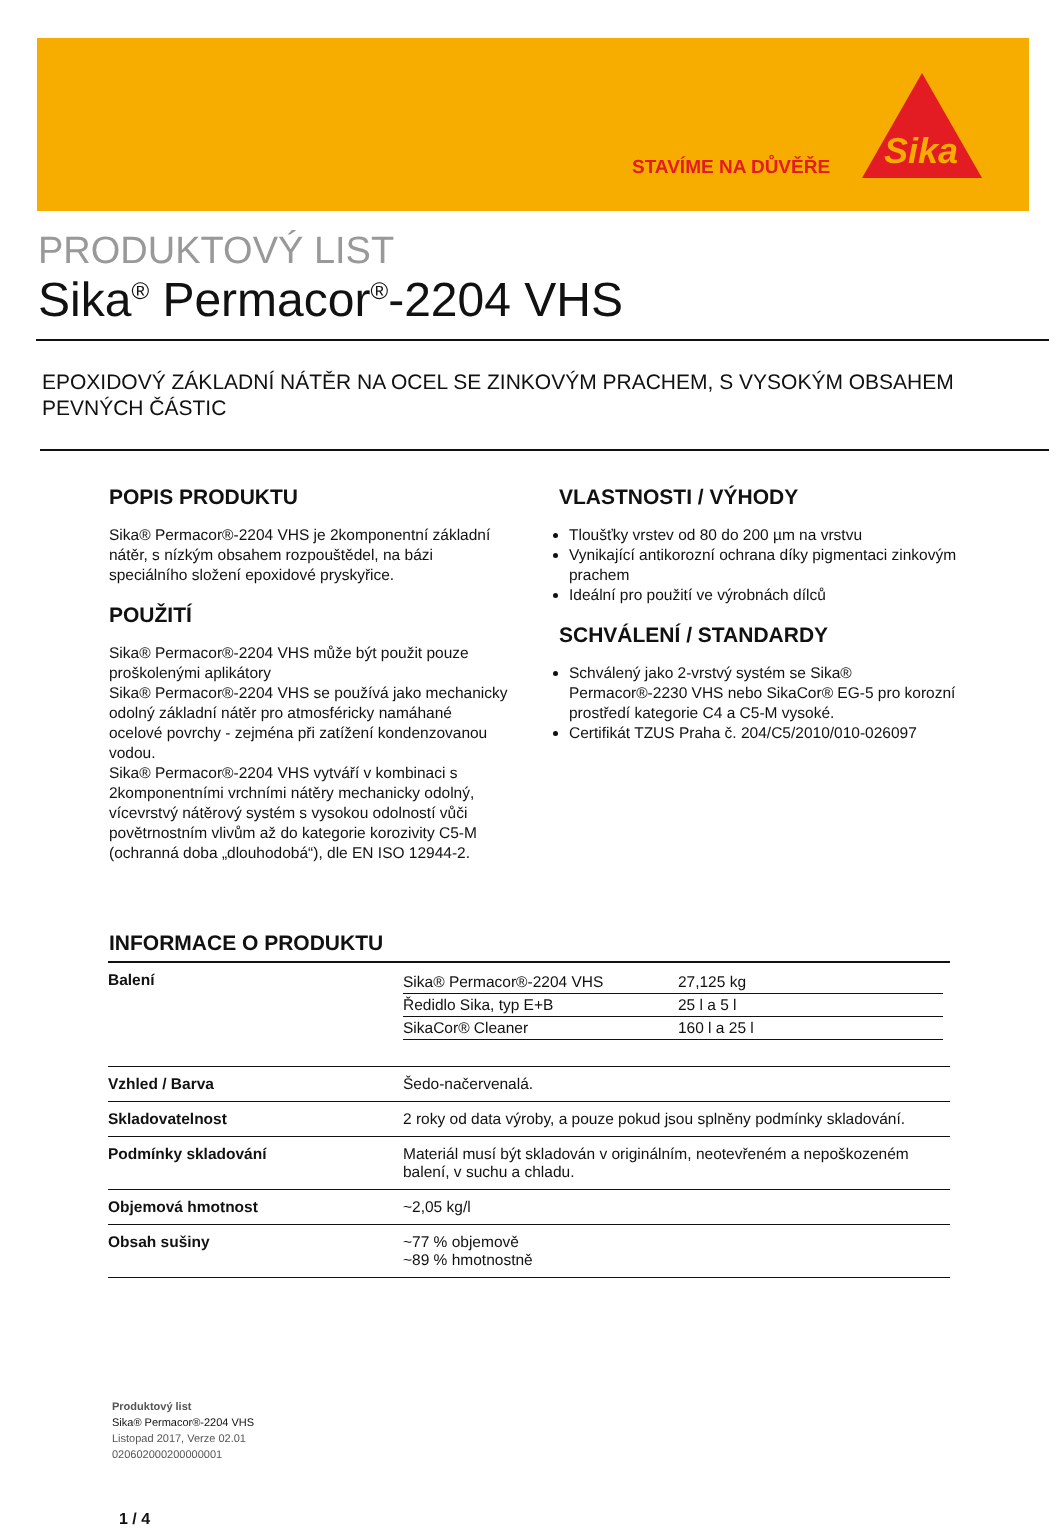STAVÍME NA DŮVĚŘE
Sika
PRODUKTOVÝ LIST
Sika<sup>®</sup> Permacor<sup>®</sup>-2204 VHS
EPOXIDOVÝ ZÁKLADNÍ NÁTĚR NA OCEL SE ZINKOVÝM PRACHEM, S VYSOKÝM OBSAHEM PEVNÝCH ČÁSTIC
POPIS PRODUKTU
Sika® Permacor®-2204 VHS je 2komponentní základní nátěr, s nízkým obsahem rozpouštědel, na bázi speciálního složení epoxidové pryskyřice.
POUŽITÍ
Sika® Permacor®-2204 VHS může být použit pouze proškolenými aplikátory
Sika® Permacor®-2204 VHS se používá jako mechanicky odolný základní nátěr pro atmosféricky namáhané ocelové povrchy - zejména při zatížení kondenzovanou vodou.
Sika® Permacor®-2204 VHS vytváří v kombinaci s 2komponentními vrchními nátěry mechanicky odolný, vícevrstvý nátěrový systém s vysokou odolností vůči povětrnostním vlivům až do kategorie korozivity C5-M (ochranná doba „dlouhodobá“), dle EN ISO 12944-2.
VLASTNOSTI / VÝHODY
Tloušťky vrstev od 80 do 200 µm na vrstvu
Vynikající antikorozní ochrana díky pigmentaci zinkovým prachem
Ideální pro použití ve výrobnách dílců
SCHVÁLENÍ / STANDARDY
Schválený jako 2-vrstvý systém se Sika® Permacor®-2230 VHS nebo SikaCor® EG-5 pro korozní prostředí kategorie C4 a C5-M vysoké.
Certifikát TZUS Praha č. 204/C5/2010/010-026097
INFORMACE O PRODUKTU
| Balení | / Sika® Permacor®-2204 VHS / 27,125 kg / / Ředidlo Sika, typ E+B / 25 l a 5 l / / SikaCor® Cleaner / 160 l a 25 l / |
| Vzhled / Barva | Šedo-načervenalá. |
| Skladovatelnost | 2 roky od data výroby, a pouze pokud jsou splněny podmínky skladování. |
| Podmínky skladování | Materiál musí být skladován v originálním, neotevřeném a nepoškozeném balení, v suchu a chladu. |
| Objemová hmotnost | ~2,05 kg/l |
| Obsah sušiny | ~77 % objemově ~89 % hmotnostně |
Produktový list
Sika® Permacor®-2204 VHS
Listopad 2017, Verze 02.01
020602000200000001
1 / 4